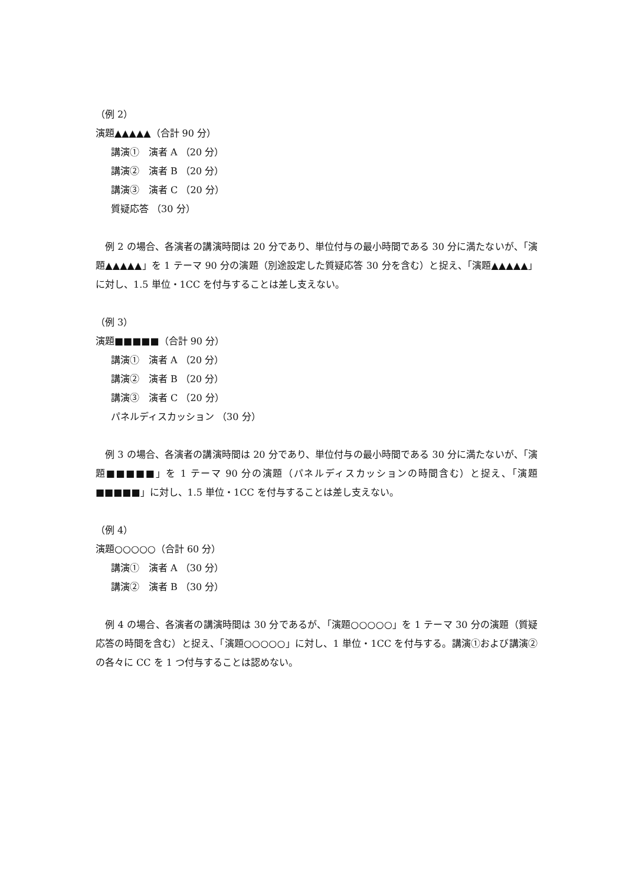（例 2）
演題▲▲▲▲▲（合計 90 分）
講演①　演者 A （20 分）
講演②　演者 B （20 分）
講演③　演者 C （20 分）
質疑応答 （30 分）
例 2 の場合、各演者の講演時間は 20 分であり、単位付与の最小時間である 30 分に満たないが、「演題▲▲▲▲▲」を 1 テーマ 90 分の演題（別途設定した質疑応答 30 分を含む）と捉え、「演題▲▲▲▲▲」に対し、1.5 単位・1CC を付与することは差し支えない。
（例 3）
演題■■■■■（合計 90 分）
講演①　演者 A （20 分）
講演②　演者 B （20 分）
講演③　演者 C （20 分）
パネルディスカッション （30 分）
例 3 の場合、各演者の講演時間は 20 分であり、単位付与の最小時間である 30 分に満たないが、「演題■■■■■」を 1 テーマ 90 分の演題（パネルディスカッションの時間含む）と捉え、「演題■■■■■」に対し、1.5 単位・1CC を付与することは差し支えない。
（例 4）
演題○○○○○（合計 60 分）
講演①　演者 A （30 分）
講演②　演者 B （30 分）
例 4 の場合、各演者の講演時間は 30 分であるが、「演題○○○○○」を 1 テーマ 30 分の演題（質疑応答の時間を含む）と捉え、「演題○○○○○」に対し、1 単位・1CC を付与する。講演①および講演②の各々に CC を 1 つ付与することは認めない。